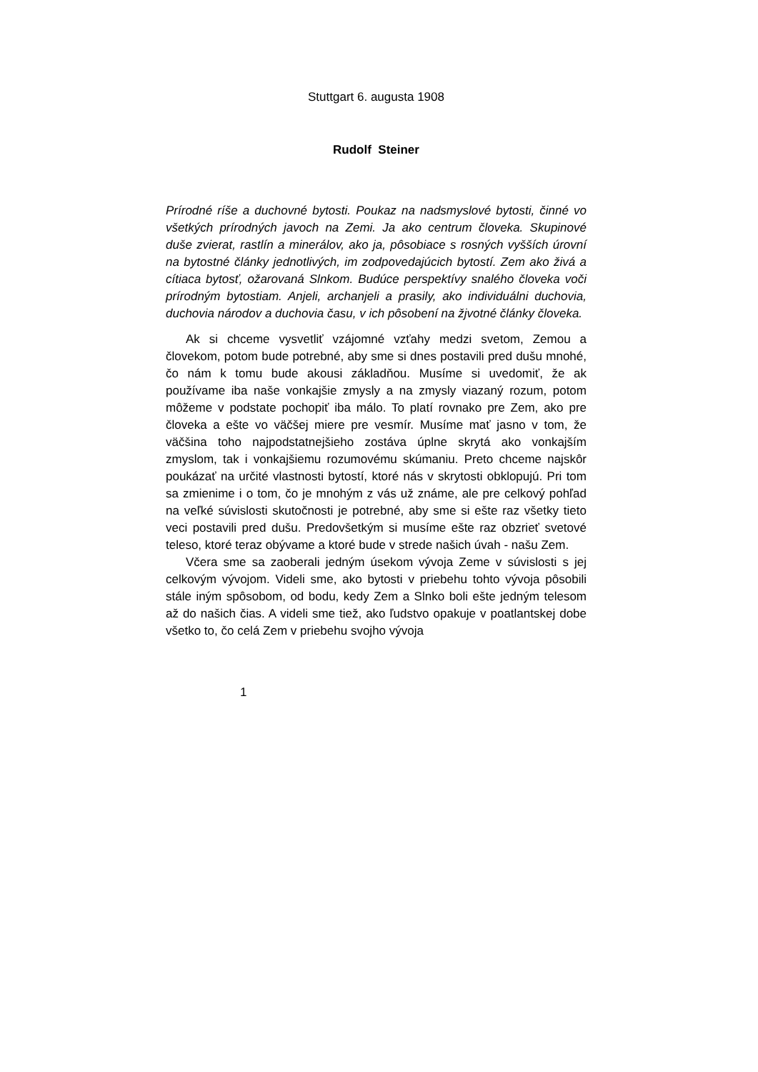Stuttgart 6. augusta 1908
Rudolf Steiner
Prírodné ríše a duchovné bytosti. Poukaz na nadsmyslové bytosti, činné vo všetkých prírodných javoch na Zemi. Ja ako centrum človeka. Skupinové duše zvierat, rastlín a minerálov, ako ja, pôsobiace s rosných vyšších úrovní na bytostné články jednotlivých, im zodpovedajúcich bytostí. Zem ako živá a cítiaca bytosť, ožarovaná Slnkom. Budúce perspektívy snalého človeka voči prírodným bytostiam. Anjeli, archanjeli a prasily, ako individuálni duchovia, duchovia národov a duchovia času, v ich pôsobení na žjvotné články človeka.
Ak si chceme vysvetliť vzájomné vzťahy medzi svetom, Zemou a človekom, potom bude potrebné, aby sme si dnes postavili pred dušu mnohé, čo nám k tomu bude akousi základňou. Musíme si uvedomiť, že ak používame iba naše vonkajšie zmysly a na zmysly viazaný rozum, potom môžeme v podstate pochopiť iba málo. To platí rovnako pre Zem, ako pre človeka a ešte vo väčšej miere pre vesmír. Musíme mať jasno v tom, že väčšina toho najpodstatnejšieho zostáva úplne skrytá ako vonkajším zmyslom, tak i vonkajšiemu rozumovému skúmaniu. Preto chceme najskôr poukázať na určité vlastnosti bytostí, ktoré nás v skrytosti obklopujú. Pri tom sa zmienime i o tom, čo je mnohým z vás už známe, ale pre celkový pohľad na veľké súvislosti skutočnosti je potrebné, aby sme si ešte raz všetky tieto veci postavili pred dušu. Predovšetkým si musíme ešte raz obzrieť svetové teleso, ktoré teraz obývame a ktoré bude v strede našich úvah - našu Zem.
Včera sme sa zaoberali jedným úsekom vývoja Zeme v súvislosti s jej celkovým vývojom. Videli sme, ako bytosti v priebehu tohto vývoja pôsobili stále iným spôsobom, od bodu, kedy Zem a Slnko boli ešte jedným telesom až do našich čias. A videli sme tiež, ako ľudstvo opakuje v poatlantskej dobe všetko to, čo celá Zem v priebehu svojho vývoja
1